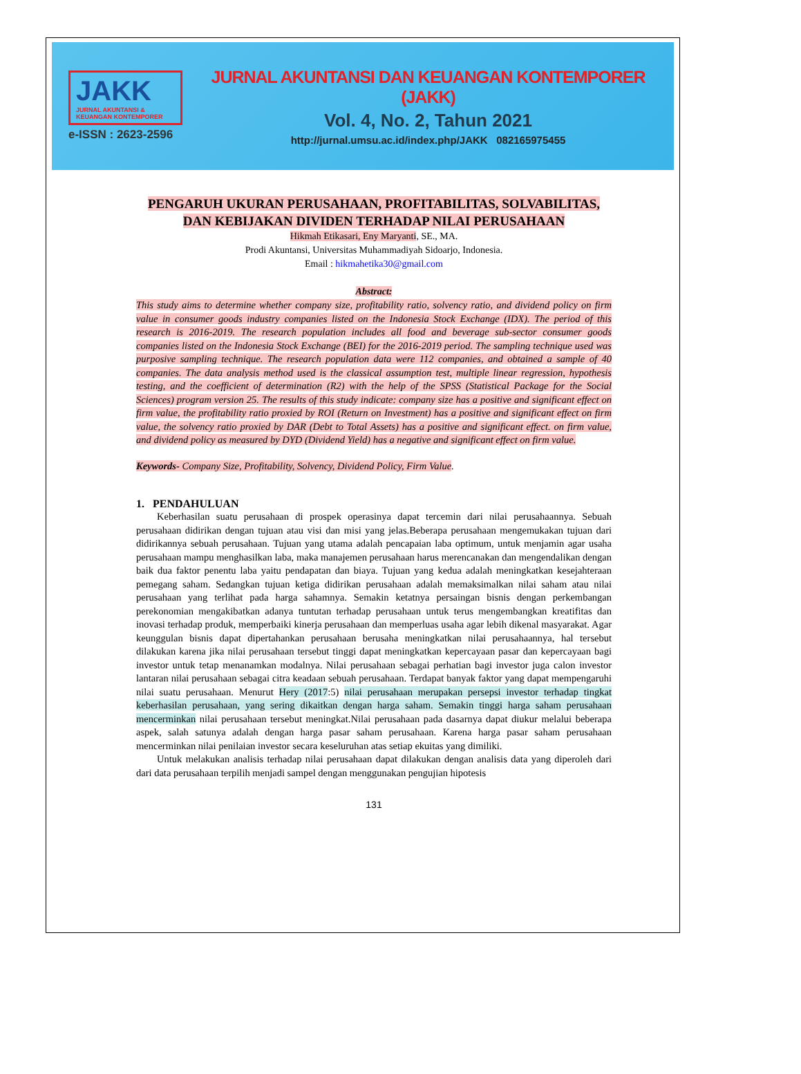JAKK
JURNAL AKUNTANSI & KEUANGAN KONTEMPORER
e-ISSN : 2623-2596
JURNAL AKUNTANSI DAN KEUANGAN KONTEMPORER (JAKK)
Vol. 4, No. 2, Tahun 2021
http://jurnal.umsu.ac.id/index.php/JAKK 082165975455
PENGARUH UKURAN PERUSAHAAN, PROFITABILITAS, SOLVABILITAS, DAN KEBIJAKAN DIVIDEN TERHADAP NILAI PERUSAHAAN
Hikmah Etikasari, Eny Maryanti, SE., MA.
Prodi Akuntansi, Universitas Muhammadiyah Sidoarjo, Indonesia.
Email : hikmahetika30@gmail.com
Abstract:
This study aims to determine whether company size, profitability ratio, solvency ratio, and dividend policy on firm value in consumer goods industry companies listed on the Indonesia Stock Exchange (IDX). The period of this research is 2016-2019. The research population includes all food and beverage sub-sector consumer goods companies listed on the Indonesia Stock Exchange (BEI) for the 2016-2019 period. The sampling technique used was purposive sampling technique. The research population data were 112 companies, and obtained a sample of 40 companies. The data analysis method used is the classical assumption test, multiple linear regression, hypothesis testing, and the coefficient of determination (R2) with the help of the SPSS (Statistical Package for the Social Sciences) program version 25. The results of this study indicate: company size has a positive and significant effect on firm value, the profitability ratio proxied by ROI (Return on Investment) has a positive and significant effect on firm value, the solvency ratio proxied by DAR (Debt to Total Assets) has a positive and significant effect. on firm value, and dividend policy as measured by DYD (Dividend Yield) has a negative and significant effect on firm value.
Keywords- Company Size, Profitability, Solvency, Dividend Policy, Firm Value.
1. PENDAHULUAN
Keberhasilan suatu perusahaan di prospek operasinya dapat tercemin dari nilai perusahaannya. Sebuah perusahaan didirikan dengan tujuan atau visi dan misi yang jelas.Beberapa perusahaan mengemukakan tujuan dari didirikannya sebuah perusahaan. Tujuan yang utama adalah pencapaian laba optimum, untuk menjamin agar usaha perusahaan mampu menghasilkan laba, maka manajemen perusahaan harus merencanakan dan mengendalikan dengan baik dua faktor penentu laba yaitu pendapatan dan biaya. Tujuan yang kedua adalah meningkatkan kesejahteraan pemegang saham. Sedangkan tujuan ketiga didirikan perusahaan adalah memaksimalkan nilai saham atau nilai perusahaan yang terlihat pada harga sahamnya. Semakin ketatnya persaingan bisnis dengan perkembangan perekonomian mengakibatkan adanya tuntutan terhadap perusahaan untuk terus mengembangkan kreatifitas dan inovasi terhadap produk, memperbaiki kinerja perusahaan dan memperluas usaha agar lebih dikenal masyarakat. Agar keunggulan bisnis dapat dipertahankan perusahaan berusaha meningkatkan nilai perusahaannya, hal tersebut dilakukan karena jika nilai perusahaan tersebut tinggi dapat meningkatkan kepercayaan pasar dan kepercayaan bagi investor untuk tetap menanamkan modalnya. Nilai perusahaan sebagai perhatian bagi investor juga calon investor lantaran nilai perusahaan sebagai citra keadaan sebuah perusahaan. Terdapat banyak faktor yang dapat mempengaruhi nilai suatu perusahaan. Menurut Hery (2017:5) nilai perusahaan merupakan persepsi investor terhadap tingkat keberhasilan perusahaan, yang sering dikaitkan dengan harga saham. Semakin tinggi harga saham perusahaan mencerminkan nilai perusahaan tersebut meningkat.Nilai perusahaan pada dasarnya dapat diukur melalui beberapa aspek, salah satunya adalah dengan harga pasar saham perusahaan. Karena harga pasar saham perusahaan mencerminkan nilai penilaian investor secara keseluruhan atas setiap ekuitas yang dimiliki.
Untuk melakukan analisis terhadap nilai perusahaan dapat dilakukan dengan analisis data yang diperoleh dari dari data perusahaan terpilih menjadi sampel dengan menggunakan pengujian hipotesis
131